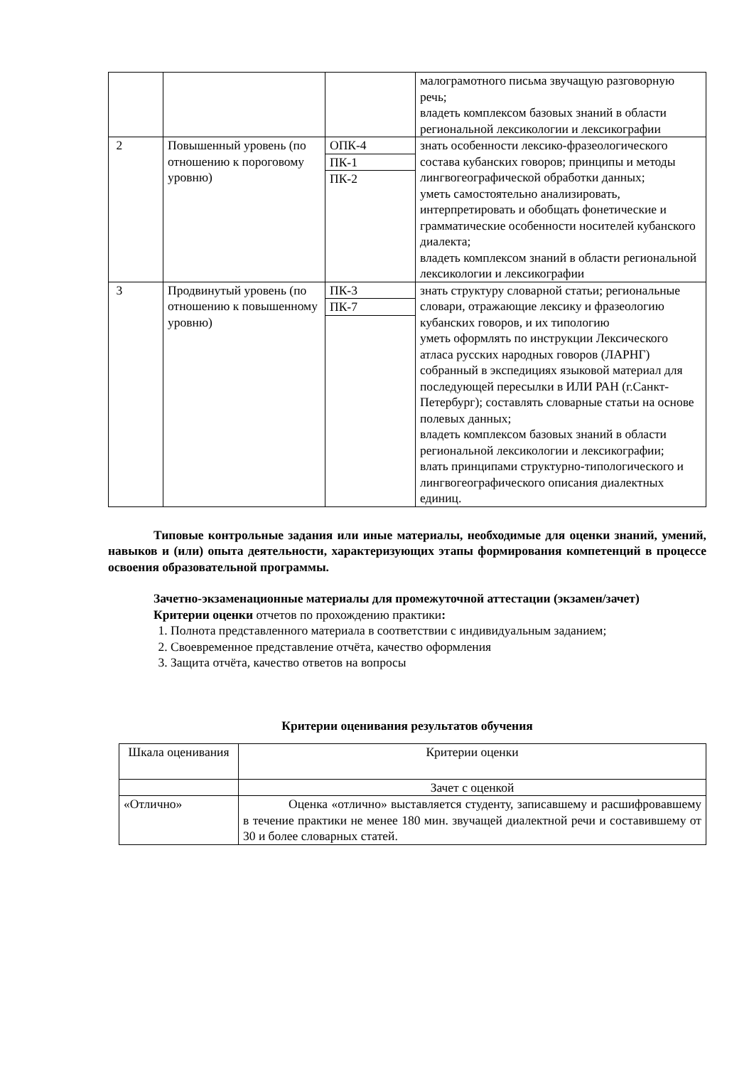| | | | малограмотного письма звучащую разговорную речь; владеть комплексом базовых знаний в области региональной лексикологии и лексикографии |
| 2 | Повышенный уровень (по отношению к пороговому уровню) | ОПК-4 ПК-1 ПК-2 | знать особенности лексико-фразеологического состава кубанских говоров; принципы и методы лингвогеографической обработки данных; уметь самостоятельно анализировать, интерпретировать и обобщать фонетические и грамматические особенности носителей кубанского диалекта; владеть комплексом знаний в области региональной лексикологии и лексикографии |
| 3 | Продвинутый уровень (по отношению к повышенному уровню) | ПК-3 ПК-7 | знать структуру словарной статьи; региональные словари, отражающие лексику и фразеологию кубанских говоров, и их типологию уметь оформлять по инструкции Лексического атласа русских народных говоров (ЛАРНГ) собранный в экспедициях языковой материал для последующей пересылки в ИЛИ РАН (г.Санкт-Петербург); составлять словарные статьи на основе полевых данных; владеть комплексом базовых знаний в области региональной лексикологии и лексикографии; влать принципами структурно-типологического и лингвогеографического описания диалектных единиц. |
Типовые контрольные задания или иные материалы, необходимые для оценки знаний, умений, навыков и (или) опыта деятельности, характеризующих этапы формирования компетенций в процессе освоения образовательной программы.
Зачетно-экзаменационные материалы для промежуточной аттестации (экзамен/зачет)
Критерии оценки отчетов по прохождению практики:
1. Полнота представленного материала в соответствии с индивидуальным заданием;
2. Своевременное представление отчёта, качество оформления
3. Защита отчёта, качество ответов на вопросы
Критерии оценивания результатов обучения
| Шкала оценивания | Критерии оценки |
| | Зачет с оценкой |
| «Отлично» | Оценка «отлично» выставляется студенту, записавшему и расшифровавшему в течение практики не менее 180 мин. звучащей диалектной речи и составившему от 30 и более словарных статей. |